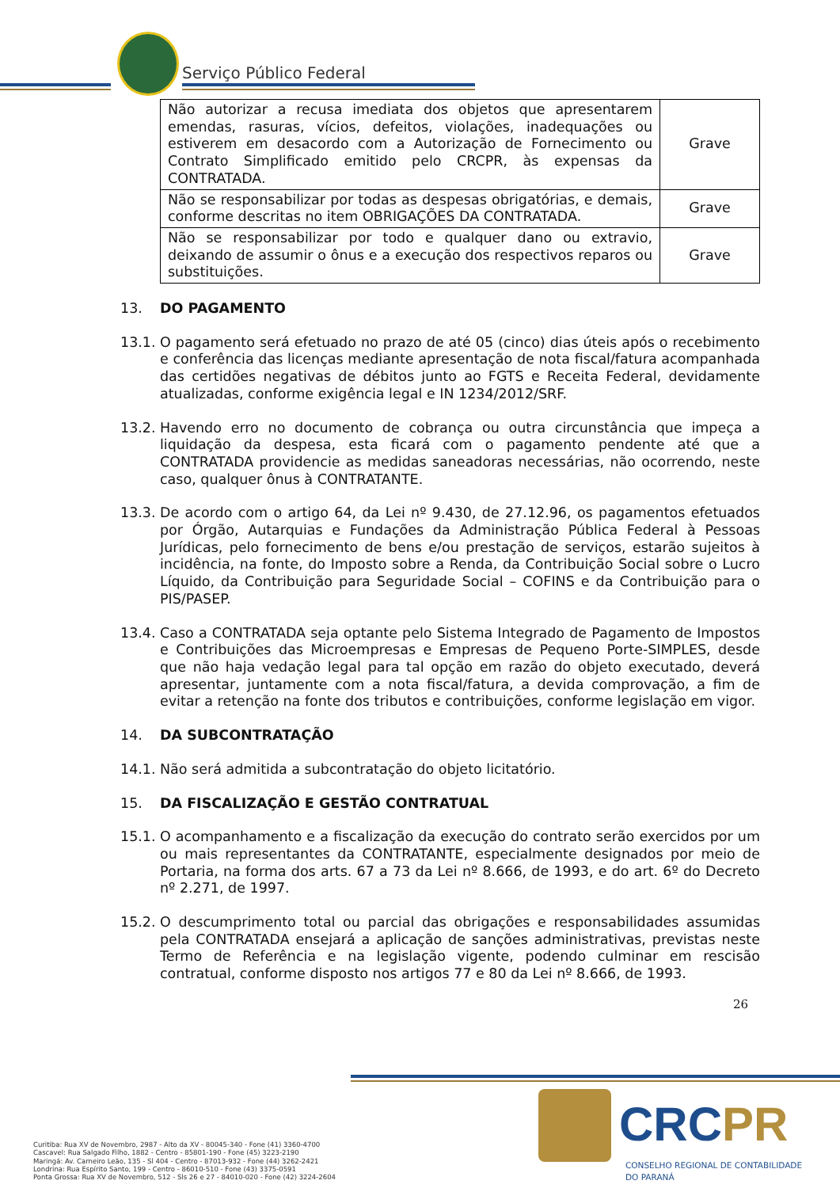Serviço Público Federal
| Não autorizar a recusa imediata dos objetos que apresentarem emendas, rasuras, vícios, defeitos, violações, inadequações ou estiverem em desacordo com a Autorização de Fornecimento ou Contrato Simplificado emitido pelo CRCPR, às expensas da CONTRATADA. | Grave |
| Não se responsabilizar por todas as despesas obrigatórias, e demais, conforme descritas no item OBRIGAÇÕES DA CONTRATADA. | Grave |
| Não se responsabilizar por todo e qualquer dano ou extravio, deixando de assumir o ônus e a execução dos respectivos reparos ou substituições. | Grave |
13. DO PAGAMENTO
13.1.
O pagamento será efetuado no prazo de até 05 (cinco) dias úteis após o recebimento e conferência das licenças mediante apresentação de nota fiscal/fatura acompanhada das certidões negativas de débitos junto ao FGTS e Receita Federal, devidamente atualizadas, conforme exigência legal e IN 1234/2012/SRF.
13.2.
Havendo erro no documento de cobrança ou outra circunstância que impeça a liquidação da despesa, esta ficará com o pagamento pendente até que a CONTRATADA providencie as medidas saneadoras necessárias, não ocorrendo, neste caso, qualquer ônus à CONTRATANTE.
13.3.
De acordo com o artigo 64, da Lei nº 9.430, de 27.12.96, os pagamentos efetuados por Órgão, Autarquias e Fundações da Administração Pública Federal à Pessoas Jurídicas, pelo fornecimento de bens e/ou prestação de serviços, estarão sujeitos à incidência, na fonte, do Imposto sobre a Renda, da Contribuição Social sobre o Lucro Líquido, da Contribuição para Seguridade Social – COFINS e da Contribuição para o PIS/PASEP.
13.4.
Caso a CONTRATADA seja optante pelo Sistema Integrado de Pagamento de Impostos e Contribuições das Microempresas e Empresas de Pequeno Porte-SIMPLES, desde que não haja vedação legal para tal opção em razão do objeto executado, deverá apresentar, juntamente com a nota fiscal/fatura, a devida comprovação, a fim de evitar a retenção na fonte dos tributos e contribuições, conforme legislação em vigor.
14. DA SUBCONTRATAÇÃO
14.1.
Não será admitida a subcontratação do objeto licitatório.
15. DA FISCALIZAÇÃO E GESTÃO CONTRATUAL
15.1.
O acompanhamento e a fiscalização da execução do contrato serão exercidos por um ou mais representantes da CONTRATANTE, especialmente designados por meio de Portaria, na forma dos arts. 67 a 73 da Lei nº 8.666, de 1993, e do art. 6º do Decreto nº 2.271, de 1997.
15.2.
O descumprimento total ou parcial das obrigações e responsabilidades assumidas pela CONTRATADA ensejará a aplicação de sanções administrativas, previstas neste Termo de Referência e na legislação vigente, podendo culminar em rescisão contratual, conforme disposto nos artigos 77 e 80 da Lei nº 8.666, de 1993.
26
Curitiba: Rua XV de Novembro, 2987 - Alto da XV - 80045-340 - Fone (41) 3360-4700
Cascavel: Rua Salgado Filho, 1882 - Centro - 85801-190 - Fone (45) 3223-2190
Maringá: Av. Carneiro Leão, 135 - Sl 404 - Centro - 87013-932 - Fone (44) 3262-2421
Londrina: Rua Espírito Santo, 199 - Centro - 86010-510 - Fone (43) 3375-0591
Ponta Grossa: Rua XV de Novembro, 512 - Sls 26 e 27 - 84010-020 - Fone (42) 3224-2604
CRCPR
CONSELHO REGIONAL DE CONTABILIDADE
DO PARANÁ